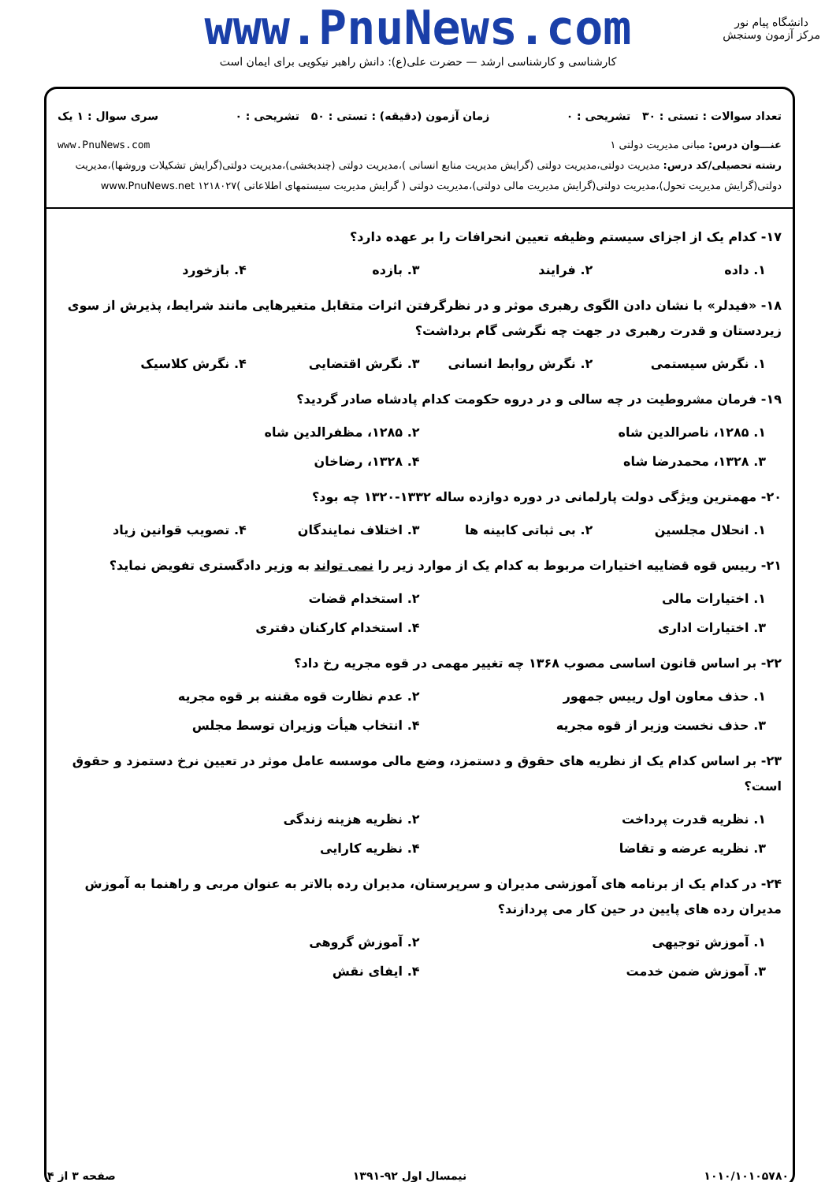www.PnuNews.com
کارشناسی و کارشناسی ارشد — حضرت علی(ع): دانش راهبر نیکویی برای ایمان است
دانشگاه پیام نور
مرکز آزمون وسنجش
تعداد سوالات : تستی : ۳۰ تشریحی : ۰ زمان آزمون (دقیقه) : تستی : ۵۰ تشریحی : ۰ سری سوال : ۱ یک
عنـــوان درس: مبانی مدیریت دولتی ۱ www.PnuNews.com
رشته تحصیلی/کد درس: مدیریت دولتی،مدیریت دولتی (گرایش مدیریت منابع انسانی )،مدیریت دولتی (چندبخشی)،مدیریت دولتی(گرایش تشکیلات وروشها)،مدیریت دولتی(گرایش مدیریت تحول)،مدیریت دولتی(گرایش مدیریت مالی دولتی)،مدیریت دولتی ( گرایش مدیریت سیستمهای اطلاعاتی )۱۲۱۸۰۲۷ www.PnuNews.net
۱۷- کدام یک از اجزای سیستم وظیفه تعیین انحرافات را بر عهده دارد؟
۱. داده ۲. فرایند ۳. بازده ۴. بازخورد
۱۸- «فیدلر» با نشان دادن الگوی رهبری موثر و در نظرگرفتن اثرات متقابل متغیرهایی مانند شرایط، پذیرش از سوی زیردستان و قدرت رهبری در جهت چه نگرشی گام برداشت؟
۱. نگرش سیستمی ۲. نگرش روابط انسانی ۳. نگرش اقتضایی ۴. نگرش کلاسیک
۱۹- فرمان مشروطیت در چه سالی و در دروه حکومت کدام پادشاه صادر گردید؟
۱. ۱۲۸۵، ناصرالدین شاه ۲. ۱۲۸۵، مظفرالدین شاه
۳. ۱۳۲۸، محمدرضا شاه ۴. ۱۳۲۸، رضاخان
۲۰- مهمترین ویژگی دولت پارلمانی در دوره دوازده ساله ۱۳۳۲-۱۳۲۰ چه بود؟
۱. انحلال مجلسین ۲. بی ثباتی کابینه ها ۳. اختلاف نمایندگان ۴. تصویب قوانین زیاد
۲۱- رییس قوه قضاییه اختیارات مربوط به کدام یک از موارد زیر را نمی تواند به وزیر دادگستری تفویض نماید؟
۱. اختیارات مالی ۲. استخدام قضات
۳. اختیارات اداری ۴. استخدام کارکنان دفتری
۲۲- بر اساس قانون اساسی مصوب ۱۳۶۸ چه تغییر مهمی در قوه مجریه رخ داد؟
۱. حذف معاون اول رییس جمهور ۲. عدم نظارت قوه مقننه بر قوه مجریه
۳. حذف نخست وزیر از قوه مجریه ۴. انتخاب هیأت وزیران توسط مجلس
۲۳- بر اساس کدام یک از نظریه های حقوق و دستمزد، وضع مالی موسسه عامل موثر در تعیین نرخ دستمزد و حقوق است؟
۱. نظریه قدرت پرداخت ۲. نظریه هزینه زندگی
۳. نظریه عرضه و تقاضا ۴. نظریه کارایی
۲۴- در کدام یک از برنامه های آموزشی مدیران و سرپرستان، مدیران رده بالاتر به عنوان مربی و راهنما به آموزش مدیران رده های پایین در حین کار می پردازند؟
۱. آموزش توجیهی ۲. آموزش گروهی
۳. آموزش ضمن خدمت ۴. ایفای نقش
۱۰۱۰/۱۰۱۰۵۷۸۰ نیمسال اول ۹۲-۱۳۹۱ صفحه ۳ از ۴